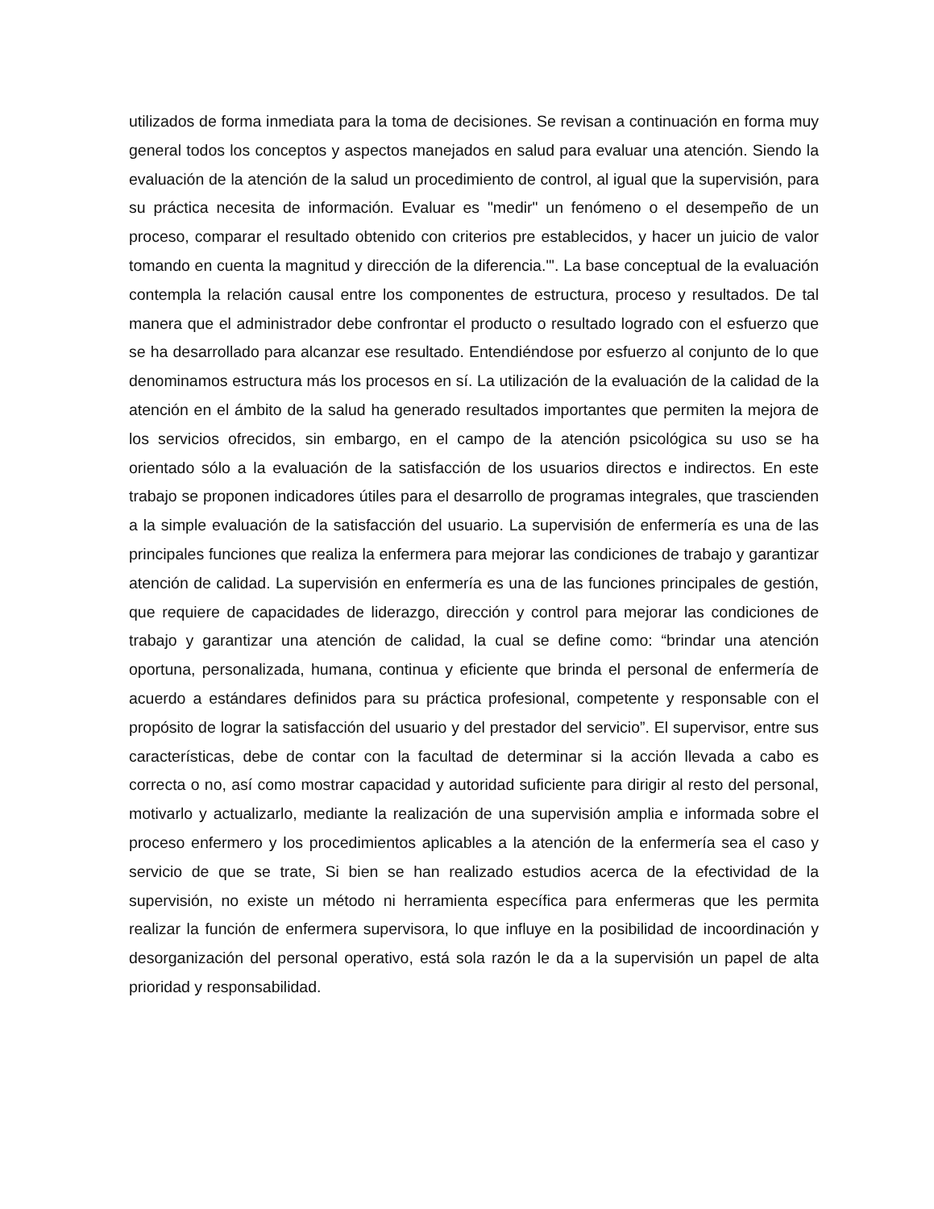utilizados de forma inmediata para la toma de decisiones. Se revisan a continuación en forma muy general todos los conceptos y aspectos manejados en salud para evaluar una atención. Siendo la evaluación de la atención de la salud un procedimiento de control, al igual que la supervisión, para su práctica necesita de información. Evaluar es "medir" un fenómeno o el desempeño de un proceso, comparar el resultado obtenido con criterios pre establecidos, y hacer un juicio de valor tomando en cuenta la magnitud y dirección de la diferencia."'. La base conceptual de la evaluación contempla la relación causal entre los componentes de estructura, proceso y resultados. De tal manera que el administrador debe confrontar el producto o resultado logrado con el esfuerzo que se ha desarrollado para alcanzar ese resultado. Entendiéndose por esfuerzo al conjunto de lo que denominamos estructura más los procesos en sí. La utilización de la evaluación de la calidad de la atención en el ámbito de la salud ha generado resultados importantes que permiten la mejora de los servicios ofrecidos, sin embargo, en el campo de la atención psicológica su uso se ha orientado sólo a la evaluación de la satisfacción de los usuarios directos e indirectos. En este trabajo se proponen indicadores útiles para el desarrollo de programas integrales, que trascienden a la simple evaluación de la satisfacción del usuario. La supervisión de enfermería es una de las principales funciones que realiza la enfermera para mejorar las condiciones de trabajo y garantizar atención de calidad. La supervisión en enfermería es una de las funciones principales de gestión, que requiere de capacidades de liderazgo, dirección y control para mejorar las condiciones de trabajo y garantizar una atención de calidad, la cual se define como: “brindar una atención oportuna, personalizada, humana, continua y eficiente que brinda el personal de enfermería de acuerdo a estándares definidos para su práctica profesional, competente y responsable con el propósito de lograr la satisfacción del usuario y del prestador del servicio”. El supervisor, entre sus características, debe de contar con la facultad de determinar si la acción llevada a cabo es correcta o no, así como mostrar capacidad y autoridad suficiente para dirigir al resto del personal, motivarlo y actualizarlo, mediante la realización de una supervisión amplia e informada sobre el proceso enfermero y los procedimientos aplicables a la atención de la enfermería sea el caso y servicio de que se trate, Si bien se han realizado estudios acerca de la efectividad de la supervisión, no existe un método ni herramienta específica para enfermeras que les permita realizar la función de enfermera supervisora, lo que influye en la posibilidad de incoordinación y desorganización del personal operativo, está sola razón le da a la supervisión un papel de alta prioridad y responsabilidad.